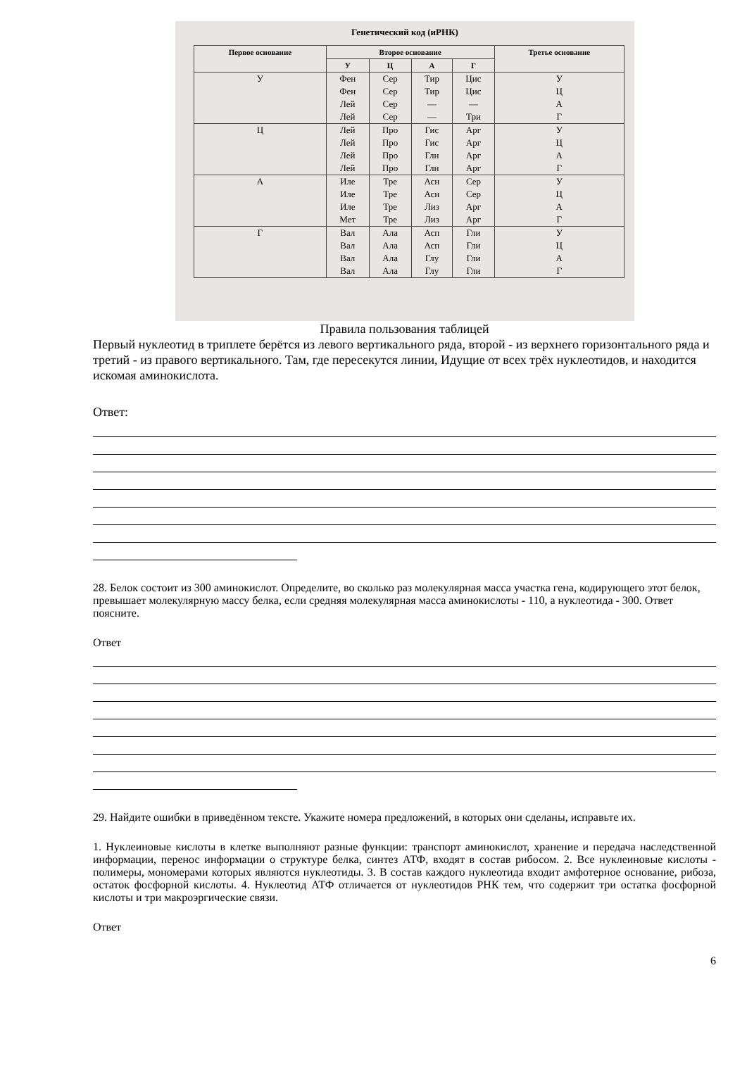Генетический код (иРНК)
| Первое основание | Второе основание | | | | Третье основание |
| --- | --- | --- | --- | --- | --- |
| | У | Ц | А | Г | |
| У | Фен Фен Лей Лей | Сер Сер Сер Сер | Тир Тир — — | Цис Цис — Три | У Ц А Г |
| Ц | Лей Лей Лей Лей | Про Про Про Про | Гис Гис Глн Глн | Арг Арг Арг Арг | У Ц А Г |
| А | Иле Иле Иле Мет | Тре Тре Тре Тре | Асн Асн Лиз Лиз | Сер Сер Арг Арг | У Ц А Г |
| Г | Вал Вал Вал Вал | Ала Ала Ала Ала | Асп Асп Глу Глу | Гли Гли Гли Гли | У Ц А Г |
Правила пользования таблицей
Первый нуклеотид в триплете берётся из левого вертикального ряда, второй - из верхнего горизонтального ряда и третий - из правого вертикального. Там, где пересекутся линии, Идущие от всех трёх нуклеотидов, и находится искомая аминокислота.
Ответ:
28. Белок состоит из 300 аминокислот. Определите, во сколько раз молекулярная масса участка гена, кодирующего этот белок, превышает молекулярную массу белка, если средняя молекулярная масса аминокислоты - 110, а нуклеотида - 300. Ответ поясните.
Ответ
29. Найдите ошибки в приведённом тексте. Укажите номера предложений, в которых они сделаны, исправьте их.
1. Нуклеиновые кислоты в клетке выполняют разные функции: транспорт аминокислот, хранение и передача наследственной информации, перенос информации о структуре белка, синтез АТФ, входят в состав рибосом. 2. Все нуклеиновые кислоты - полимеры, мономерами которых являются нуклеотиды. 3. В состав каждого нуклеотида входит амфотерное основание, рибоза, остаток фосфорной кислоты. 4. Нуклеотид АТФ отличается от нуклеотидов РНК тем, что содержит три остатка фосфорной кислоты и три макроэргические связи.
Ответ
6